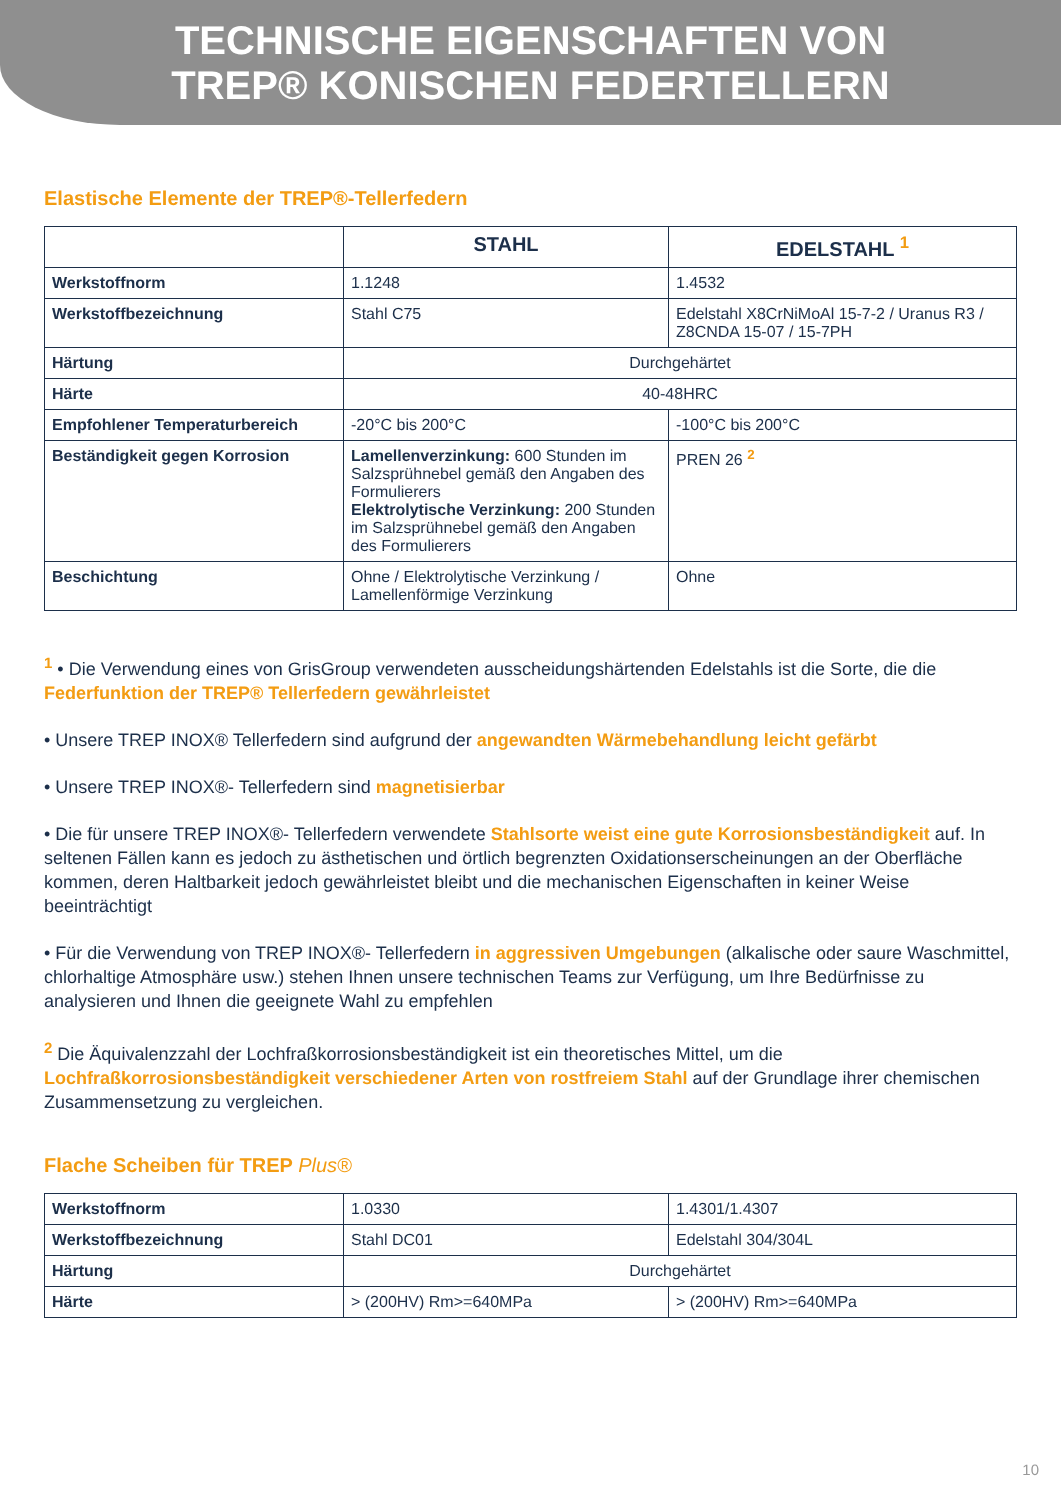TECHNISCHE EIGENSCHAFTEN VON
TREP® KONISCHEN FEDERTELLERN
Elastische Elemente der TREP®-Tellerfedern
| | STAHL | EDELSTAHL <sup>1</sup> |
| --- | --- | --- |
| Werkstoffnorm | 1.1248 | 1.4532 |
| Werkstoffbezeichnung | Stahl C75 | Edelstahl X8CrNiMoAl 15-7-2 / Uranus R3 / Z8CNDA 15-07 / 15-7PH |
| Härtung | Durchgehärtet | |
| Härte | 40-48HRC | |
| Empfohlener Temperaturbereich | -20°C bis 200°C | -100°C bis 200°C |
| Beständigkeit gegen Korrosion | Lamellenverzinkung: 600 Stunden im Salzsprühnebel gemäß den Angaben des Formulierers Elektrolytische Verzinkung: 200 Stunden im Salzsprühnebel gemäß den Angaben des Formulierers | PREN 26 <sup>2</sup> |
| Beschichtung | Ohne / Elektrolytische Verzinkung / Lamellenförmige Verzinkung | Ohne |
<sup>1</sup> • Die Verwendung eines von GrisGroup verwendeten ausscheidungshärtenden Edelstahls ist die Sorte, die die Federfunktion der TREP® Tellerfedern gewährleistet
• Unsere TREP INOX® Tellerfedern sind aufgrund der angewandten Wärmebehandlung leicht gefärbt
• Unsere TREP INOX®- Tellerfedern sind magnetisierbar
• Die für unsere TREP INOX®- Tellerfedern verwendete Stahlsorte weist eine gute Korrosionsbeständigkeit auf. In seltenen Fällen kann es jedoch zu ästhetischen und örtlich begrenzten Oxidationserscheinungen an der Oberfläche kommen, deren Haltbarkeit jedoch gewährleistet bleibt und die mechanischen Eigenschaften in keiner Weise beeinträchtigt
• Für die Verwendung von TREP INOX®- Tellerfedern in aggressiven Umgebungen (alkalische oder saure Waschmittel, chlorhaltige Atmosphäre usw.) stehen Ihnen unsere technischen Teams zur Verfügung, um Ihre Bedürfnisse zu analysieren und Ihnen die geeignete Wahl zu empfehlen
<sup>2</sup> Die Äquivalenzzahl der Lochfraßkorrosionsbeständigkeit ist ein theoretisches Mittel, um die Lochfraßkorrosionsbeständigkeit verschiedener Arten von rostfreiem Stahl auf der Grundlage ihrer chemischen Zusammensetzung zu vergleichen.
Flache Scheiben für TREP Plus®
| Werkstoffnorm | 1.0330 | 1.4301/1.4307 |
| Werkstoffbezeichnung | Stahl DC01 | Edelstahl 304/304L |
| Härtung | Durchgehärtet | |
| Härte | > (200HV) Rm>=640MPa | > (200HV) Rm>=640MPa |
10